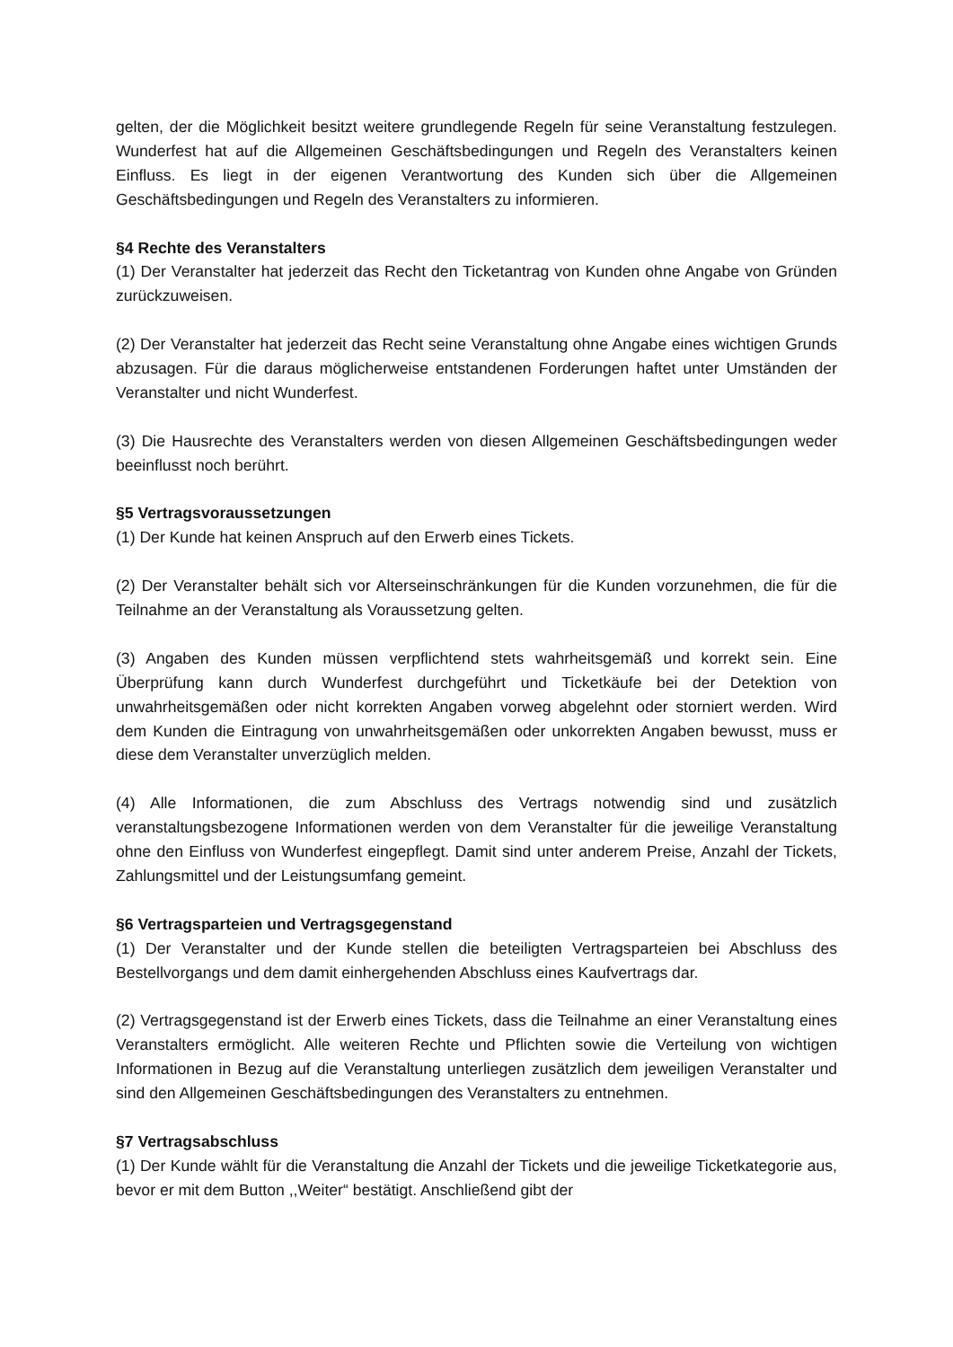gelten, der die Möglichkeit besitzt weitere grundlegende Regeln für seine Veranstaltung festzulegen. Wunderfest hat auf die Allgemeinen Geschäftsbedingungen und Regeln des Veranstalters keinen Einfluss. Es liegt in der eigenen Verantwortung des Kunden sich über die Allgemeinen Geschäftsbedingungen und Regeln des Veranstalters zu informieren.
§4 Rechte des Veranstalters
(1) Der Veranstalter hat jederzeit das Recht den Ticketantrag von Kunden ohne Angabe von Gründen zurückzuweisen.
(2) Der Veranstalter hat jederzeit das Recht seine Veranstaltung ohne Angabe eines wichtigen Grunds abzusagen. Für die daraus möglicherweise entstandenen Forderungen haftet unter Umständen der Veranstalter und nicht Wunderfest.
(3) Die Hausrechte des Veranstalters werden von diesen Allgemeinen Geschäftsbedingungen weder beeinflusst noch berührt.
§5 Vertragsvoraussetzungen
(1) Der Kunde hat keinen Anspruch auf den Erwerb eines Tickets.
(2) Der Veranstalter behält sich vor Alterseinschränkungen für die Kunden vorzunehmen, die für die Teilnahme an der Veranstaltung als Voraussetzung gelten.
(3) Angaben des Kunden müssen verpflichtend stets wahrheitsgemäß und korrekt sein. Eine Überprüfung kann durch Wunderfest durchgeführt und Ticketkäufe bei der Detektion von unwahrheitsgemäßen oder nicht korrekten Angaben vorweg abgelehnt oder storniert werden. Wird dem Kunden die Eintragung von unwahrheitsgemäßen oder unkorrekten Angaben bewusst, muss er diese dem Veranstalter unverzüglich melden.
(4) Alle Informationen, die zum Abschluss des Vertrags notwendig sind und zusätzlich veranstaltungsbezogene Informationen werden von dem Veranstalter für die jeweilige Veranstaltung ohne den Einfluss von Wunderfest eingepflegt. Damit sind unter anderem Preise, Anzahl der Tickets, Zahlungsmittel und der Leistungsumfang gemeint.
§6 Vertragsparteien und Vertragsgegenstand
(1) Der Veranstalter und der Kunde stellen die beteiligten Vertragsparteien bei Abschluss des Bestellvorgangs und dem damit einhergehenden Abschluss eines Kaufvertrags dar.
(2) Vertragsgegenstand ist der Erwerb eines Tickets, dass die Teilnahme an einer Veranstaltung eines Veranstalters ermöglicht. Alle weiteren Rechte und Pflichten sowie die Verteilung von wichtigen Informationen in Bezug auf die Veranstaltung unterliegen zusätzlich dem jeweiligen Veranstalter und sind den Allgemeinen Geschäftsbedingungen des Veranstalters zu entnehmen.
§7 Vertragsabschluss
(1) Der Kunde wählt für die Veranstaltung die Anzahl der Tickets und die jeweilige Ticketkategorie aus, bevor er mit dem Button ,,Weiter“ bestätigt. Anschließend gibt der